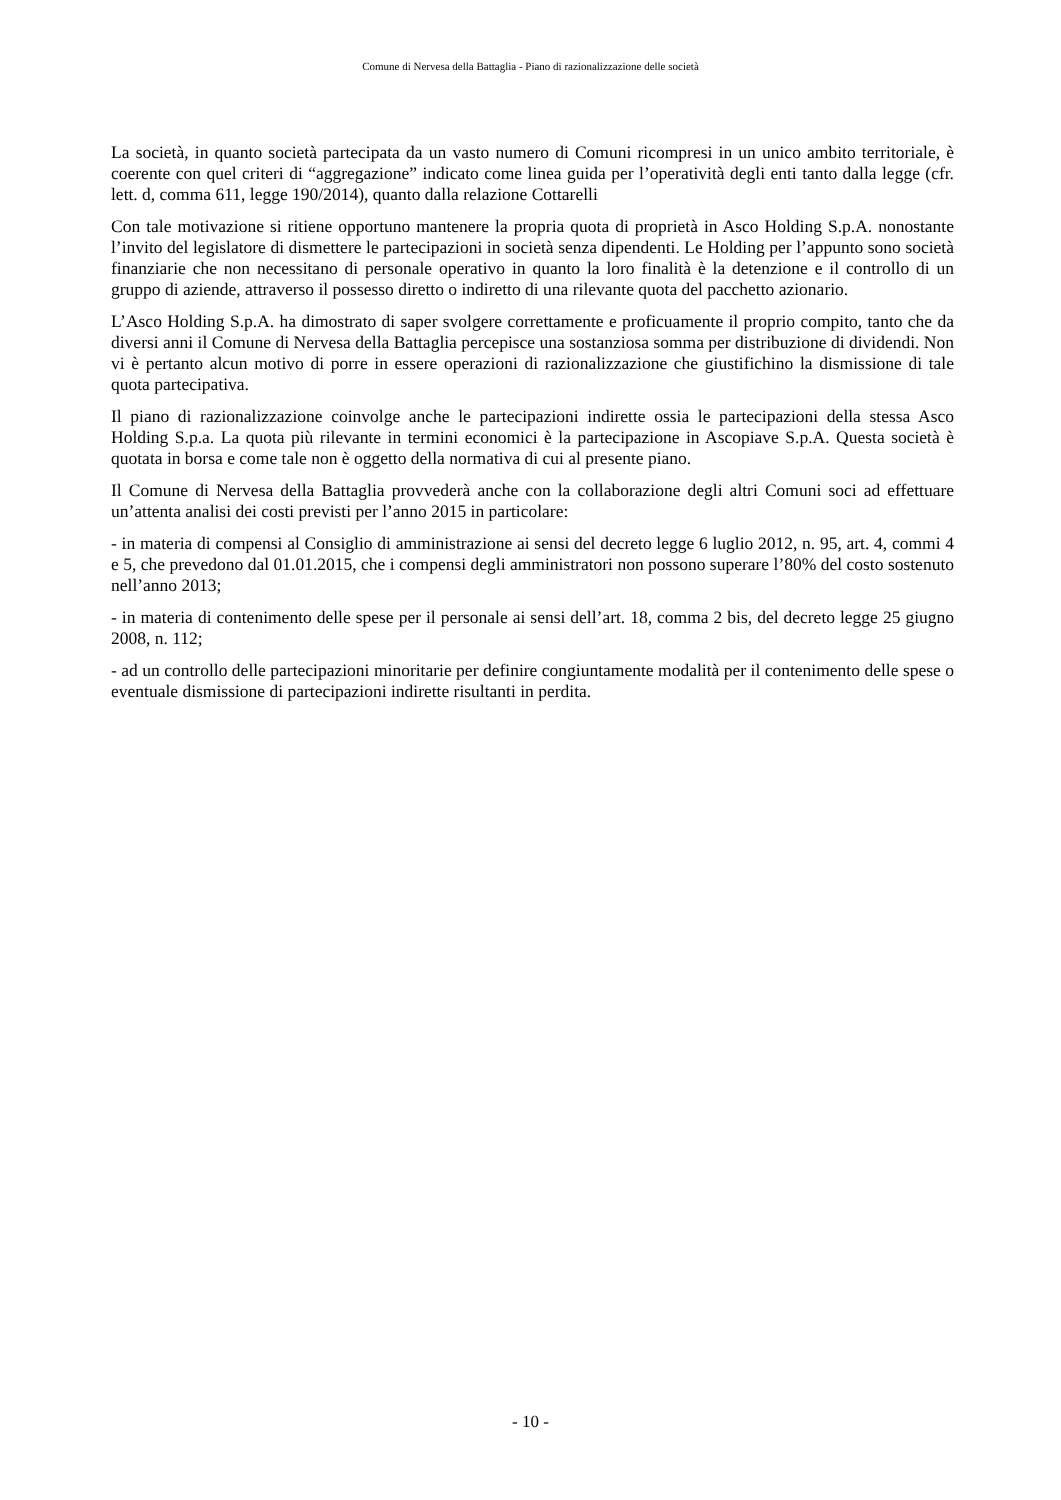Comune di Nervesa della Battaglia - Piano di razionalizzazione delle società
La società, in quanto società partecipata da un vasto numero di Comuni ricompresi in un unico ambito territoriale, è coerente con quel criteri di “aggregazione” indicato come linea guida per l’operatività degli enti tanto dalla legge (cfr. lett. d, comma 611, legge 190/2014), quanto dalla relazione Cottarelli
Con tale motivazione si ritiene opportuno mantenere la propria quota di proprietà in Asco Holding S.p.A. nonostante l’invito del legislatore di dismettere le partecipazioni in società senza dipendenti. Le Holding per l’appunto sono società finanziarie che non necessitano di personale operativo in quanto la loro finalità è la detenzione e il controllo di un gruppo di aziende, attraverso il possesso diretto o indiretto di una rilevante quota del pacchetto azionario.
L’Asco Holding S.p.A. ha dimostrato di saper svolgere correttamente e proficuamente il proprio compito, tanto che da diversi anni il Comune di Nervesa della Battaglia percepisce una sostanziosa somma per distribuzione di dividendi. Non vi è pertanto alcun motivo di porre in essere operazioni di razionalizzazione che giustifichino la dismissione di tale quota partecipativa.
Il piano di razionalizzazione coinvolge anche le partecipazioni indirette ossia le partecipazioni della stessa Asco Holding S.p.a. La quota più rilevante in termini economici è la partecipazione in Ascopiave S.p.A. Questa società è quotata in borsa e come tale non è oggetto della normativa di cui al presente piano.
Il Comune di Nervesa della Battaglia provvederà anche con la collaborazione degli altri Comuni soci ad effettuare un’attenta analisi dei costi previsti per l’anno 2015 in particolare:
- in materia di compensi al Consiglio di amministrazione ai sensi del decreto legge 6 luglio 2012, n. 95, art. 4, commi 4 e 5, che prevedono dal 01.01.2015, che i compensi degli amministratori non possono superare l’80% del costo sostenuto nell’anno 2013;
- in materia di contenimento delle spese per il personale ai sensi dell’art. 18, comma 2 bis, del decreto legge 25 giugno 2008, n. 112;
- ad un controllo delle partecipazioni minoritarie per definire congiuntamente modalità per il contenimento delle spese o eventuale dismissione di partecipazioni indirette risultanti in perdita.
- 10 -